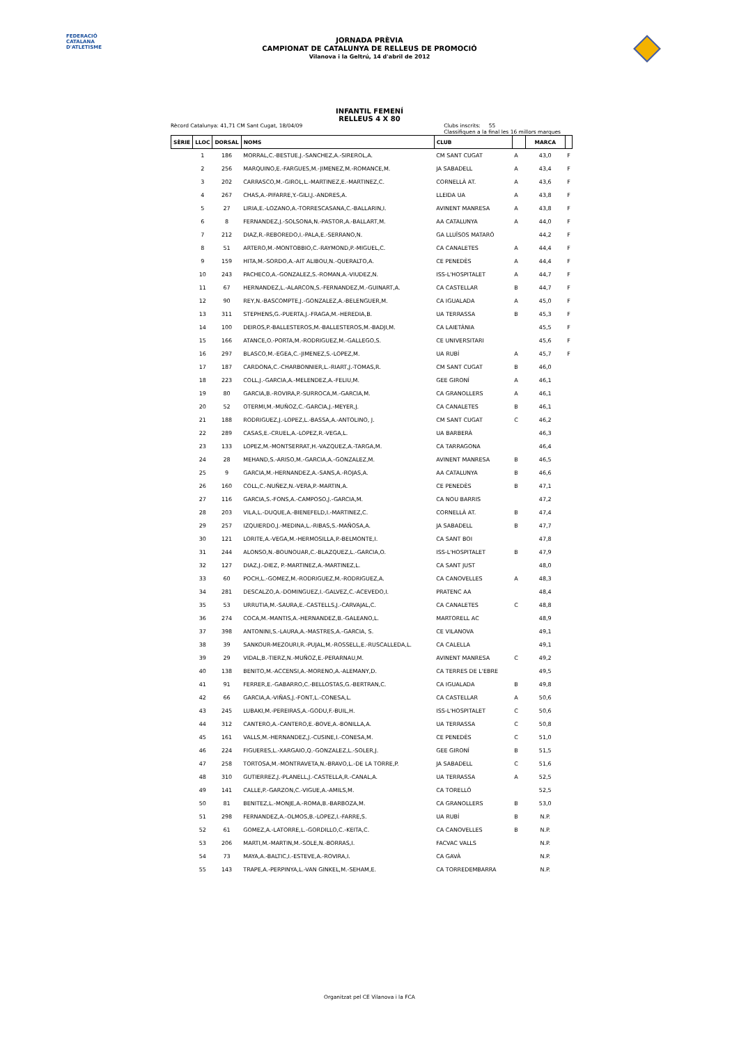FEDERACIÓ CATALANA D'ATLETISME
JORNADA PRÈVIA
CAMPIONAT DE CATALUNYA DE RELLEUS DE PROMOCIÓ
Vilanova i la Geltrú, 14 d'abril de 2012
INFANTIL FEMENÍ
RELLEUS 4 X 80
Rècord Catalunya: 41,71 CM Sant Cugat, 18/04/09 Clubs inscrits: 55
Classifiquen a la final les 16 millors marques
| SÈRIE | LLOC | DORSAL | NOMS | CLUB | | MARCA | |
| --- | --- | --- | --- | --- | --- | --- | --- |
| | 1 | 186 | MORRAL,C.-BESTUE,J.-SANCHEZ,A.-SIREROL,A. | CM SANT CUGAT | A | 43,0 | F |
| | 2 | 256 | MARQUINO,E.-FARGUES,M.-JIMENEZ,M.-ROMANCE,M. | JA SABADELL | A | 43,4 | F |
| | 3 | 202 | CARRASCO,M.-GIROL,L.-MARTINEZ,E.-MARTINEZ,C. | CORNELLÀ AT. | A | 43,6 | F |
| | 4 | 267 | CHAS,A.-PIFARRE,Y.-GILI,J.-ANDRES,A. | LLEIDA UA | A | 43,8 | F |
| | 5 | 27 | LIRIA,E.-LOZANO,A.-TORRESCASANA,C.-BALLARIN,I. | AVINENT MANRESA | A | 43,8 | F |
| | 6 | 8 | FERNANDEZ,J.-SOLSONA,N.-PASTOR,A.-BALLART,M. | AA CATALUNYA | A | 44,0 | F |
| | 7 | 212 | DIAZ,R.-REBOREDO,I.-PALA,E.-SERRANO,N. | GA LLUÏSOS MATARÓ | | 44,2 | F |
| | 8 | 51 | ARTERO,M.-MONTOBBIO,C.-RAYMOND,P.-MIGUEL,C. | CA CANALETES | A | 44,4 | F |
| | 9 | 159 | HITA,M.-SORDO,A.-AIT ALIBOU,N.-QUERALTO,A. | CE PENEDÈS | A | 44,4 | F |
| | 10 | 243 | PACHECO,A.-GONZALEZ,S.-ROMAN,A.-VIUDEZ,N. | ISS-L'HOSPITALET | A | 44,7 | F |
| | 11 | 67 | HERNANDEZ,L.-ALARCON,S.-FERNANDEZ,M.-GUINART,A. | CA CASTELLAR | B | 44,7 | F |
| | 12 | 90 | REY,N.-BASCOMPTE,J.-GONZALEZ,A.-BELENGUER,M. | CA IGUALADA | A | 45,0 | F |
| | 13 | 311 | STEPHENS,G.-PUERTA,J.-FRAGA,M.-HEREDIA,B. | UA TERRASSA | B | 45,3 | F |
| | 14 | 100 | DEIROS,P.-BALLESTEROS,M.-BALLESTEROS,M.-BADJI,M. | CA LAIETÀNIA | | 45,5 | F |
| | 15 | 166 | ATANCE,O.-PORTA,M.-RODRIGUEZ,M.-GALLEGO,S. | CE UNIVERSITARI | | 45,6 | F |
| | 16 | 297 | BLASCO,M.-EGEA,C.-JIMENEZ,S.-LOPEZ,M. | UA RUBÍ | A | 45,7 | F |
| | 17 | 187 | CARDONA,C.-CHARBONNIER,L.-RIART,J.-TOMAS,R. | CM SANT CUGAT | B | 46,0 | |
| | 18 | 223 | COLL,J.-GARCIA,A.-MELENDEZ,A.-FELIU,M. | GEE GIRONÍ | A | 46,1 | |
| | 19 | 80 | GARCIA,B.-ROVIRA,P.-SURROCA,M.-GARCIA,M. | CA GRANOLLERS | A | 46,1 | |
| | 20 | 52 | OTERMI,M.-MUÑOZ,C.-GARCIA,J.-MEYER,J. | CA CANALETES | B | 46,1 | |
| | 21 | 188 | RODRIGUEZ,J.-LOPEZ,L.-BASSA,A.-ANTOLINO, J. | CM SANT CUGAT | C | 46,2 | |
| | 22 | 289 | CASAS,E.-CRUEL,A.-LOPEZ,R.-VEGA,L. | UA BARBERÀ | | 46,3 | |
| | 23 | 133 | LOPEZ,M.-MONTSERRAT,H.-VAZQUEZ,A.-TARGA,M. | CA TARRAGONA | | 46,4 | |
| | 24 | 28 | MEHAND,S.-ARISO,M.-GARCIA,A.-GONZALEZ,M. | AVINENT MANRESA | B | 46,5 | |
| | 25 | 9 | GARCIA,M.-HERNANDEZ,A.-SANS,A.-ROJAS,A. | AA CATALUNYA | B | 46,6 | |
| | 26 | 160 | COLL,C.-NUÑEZ,N.-VERA,P.-MARTIN,A. | CE PENEDÈS | B | 47,1 | |
| | 27 | 116 | GARCIA,S.-FONS,A.-CAMPOSO,J.-GARCIA,M. | CA NOU BARRIS | | 47,2 | |
| | 28 | 203 | VILA,L.-DUQUE,A.-BIENEFELD,I.-MARTINEZ,C. | CORNELLÀ AT. | B | 47,4 | |
| | 29 | 257 | IZQUIERDO,J.-MEDINA,L.-RIBAS,S.-MAÑOSA,A. | JA SABADELL | B | 47,7 | |
| | 30 | 121 | LORITE,A.-VEGA,M.-HERMOSILLA,P.-BELMONTE,I. | CA SANT BOI | | 47,8 | |
| | 31 | 244 | ALONSO,N.-BOUNOUAR,C.-BLAZQUEZ,L.-GARCIA,O. | ISS-L'HOSPITALET | B | 47,9 | |
| | 32 | 127 | DIAZ,J.-DIEZ, P.-MARTINEZ,A.-MARTINEZ,L. | CA SANT JUST | | 48,0 | |
| | 33 | 60 | POCH,L.-GOMEZ,M.-RODRIGUEZ,M.-RODRIGUEZ,A. | CA CANOVELLES | A | 48,3 | |
| | 34 | 281 | DESCALZO,A.-DOMINGUEZ,I.-GALVEZ,C.-ACEVEDO,I. | PRATENC AA | | 48,4 | |
| | 35 | 53 | URRUTIA,M.-SAURA,E.-CASTELLS,J.-CARVAJAL,C. | CA CANALETES | C | 48,8 | |
| | 36 | 274 | COCA,M.-MANTIS,A.-HERNANDEZ,B.-GALEANO,L. | MARTORELL AC | | 48,9 | |
| | 37 | 398 | ANTONINI,S.-LAURA,A.-MASTRES,A.-GARCIA, S. | CE VILANOVA | | 49,1 | |
| | 38 | 39 | SANKOUR-MEZOURI,R.-PUJAL,M.-ROSSELL,E.-RUSCALLEDA,L. | CA CALELLA | | 49,1 | |
| | 39 | 29 | VIDAL,B.-TIERZ,N.-MUÑOZ,E.-PERARNAU,M. | AVINENT MANRESA | C | 49,2 | |
| | 40 | 138 | BENITO,M.-ACCENSI,A.-MORENO,A.-ALEMANY,D. | CA TERRES DE L'EBRE | | 49,5 | |
| | 41 | 91 | FERRER,E.-GABARRO,C.-BELLOSTAS,G.-BERTRAN,C. | CA IGUALADA | B | 49,8 | |
| | 42 | 66 | GARCIA,A.-VIÑAS,J.-FONT,L.-CONESA,L. | CA CASTELLAR | A | 50,6 | |
| | 43 | 245 | LUBAKI,M.-PEREIRAS,A.-GODU,F.-BUIL,H. | ISS-L'HOSPITALET | C | 50,6 | |
| | 44 | 312 | CANTERO,A.-CANTERO,E.-BOVE,A.-BONILLA,A. | UA TERRASSA | C | 50,8 | |
| | 45 | 161 | VALLS,M.-HERNANDEZ,J.-CUSINE,I.-CONESA,M. | CE PENEDÈS | C | 51,0 | |
| | 46 | 224 | FIGUERES,L.-XARGAIO,Q.-GONZALEZ,L.-SOLER,J. | GEE GIRONÍ | B | 51,5 | |
| | 47 | 258 | TORTOSA,M.-MONTRAVETA,N.-BRAVO,L.-DE LA TORRE,P. | JA SABADELL | C | 51,6 | |
| | 48 | 310 | GUTIERREZ,J.-PLANELL,J.-CASTELLA,R.-CANAL,A. | UA TERRASSA | A | 52,5 | |
| | 49 | 141 | CALLE,P.-GARZON,C.-VIGUE,A.-AMILS,M. | CA TORELLÓ | | 52,5 | |
| | 50 | 81 | BENITEZ,L.-MONJE,A.-ROMA,B.-BARBOZA,M. | CA GRANOLLERS | B | 53,0 | |
| | 51 | 298 | FERNANDEZ,A.-OLMOS,B.-LOPEZ,I.-FARRE,S. | UA RUBÍ | B | N.P. | |
| | 52 | 61 | GOMEZ,A.-LATORRE,L.-GORDILLO,C.-KEITA,C. | CA CANOVELLES | B | N.P. | |
| | 53 | 206 | MARTI,M.-MARTIN,M.-SOLE,N.-BORRAS,I. | FACVAC VALLS | | N.P. | |
| | 54 | 73 | MAYA,A.-BALTIC,I.-ESTEVE,A.-ROVIRA,I. | CA GAVÀ | | N.P. | |
| | 55 | 143 | TRAPE,A.-PERPINYA,L.-VAN GINKEL,M.-SEHAM,E. | CA TORREDEMBARRA | | N.P. | |
Organitzat pel CE Vilanova i la FCA